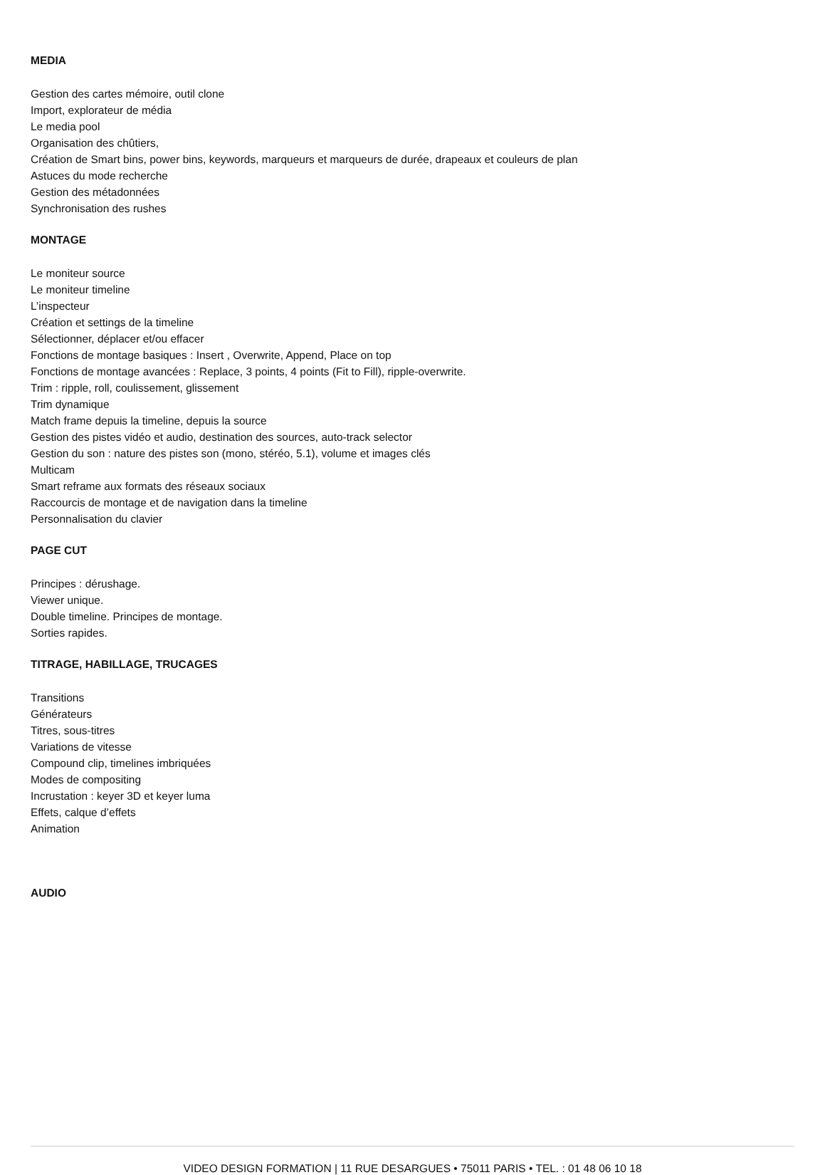MEDIA
Gestion des cartes mémoire, outil clone
Import, explorateur de média
Le media pool
Organisation des chûtiers,
Création de Smart bins, power bins, keywords, marqueurs et marqueurs de durée, drapeaux et couleurs de plan
Astuces du mode recherche
Gestion des métadonnées
Synchronisation des rushes
MONTAGE
Le moniteur source
Le moniteur timeline
L’inspecteur
Création et settings de la timeline
Sélectionner, déplacer et/ou effacer
Fonctions de montage basiques : Insert , Overwrite, Append, Place on top
Fonctions de montage avancées : Replace, 3 points, 4 points (Fit to Fill), ripple-overwrite.
Trim : ripple, roll, coulissement, glissement
Trim dynamique
Match frame depuis la timeline, depuis la source
Gestion des pistes vidéo et audio, destination des sources, auto-track selector
Gestion du son : nature des pistes son (mono, stéréo, 5.1), volume et images clés
Multicam
Smart reframe aux formats des réseaux sociaux
Raccourcis de montage et de navigation dans la timeline
Personnalisation du clavier
PAGE CUT
Principes : dérushage.
Viewer unique.
Double timeline. Principes de montage.
Sorties rapides.
TITRAGE, HABILLAGE, TRUCAGES
Transitions
Générateurs
Titres, sous-titres
Variations de vitesse
Compound clip, timelines imbriquées
Modes de compositing
Incrustation : keyer 3D et keyer luma
Effets, calque d’effets
Animation
AUDIO
VIDEO DESIGN FORMATION | 11 RUE DESARGUES • 75011 PARIS • TEL. : 01 48 06 10 18